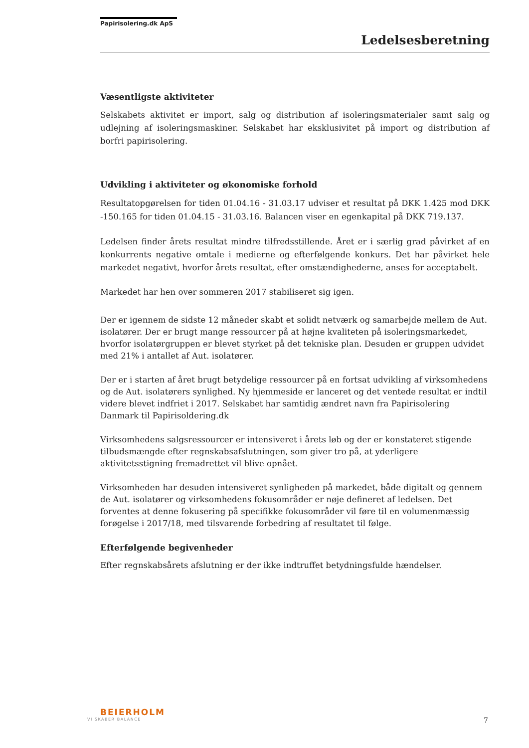Papirisolering.dk ApS
Ledelsesberetning
Væsentligste aktiviteter
Selskabets aktivitet er import, salg og distribution af isoleringsmaterialer samt salg og udlejning af isoleringsmaskiner. Selskabet har eksklusivitet på import og distribution af borfri papirisolering.
Udvikling i aktiviteter og økonomiske forhold
Resultatopgørelsen for tiden 01.04.16 - 31.03.17 udviser et resultat på DKK 1.425 mod DKK -150.165 for tiden 01.04.15 - 31.03.16. Balancen viser en egenkapital på DKK 719.137.
Ledelsen finder årets resultat mindre tilfredsstillende. Året er i særlig grad påvirket af en konkurrents negative omtale i medierne og efterfølgende konkurs. Det har påvirket hele markedet negativt, hvorfor årets resultat, efter omstændighederne, anses for acceptabelt.
Markedet har hen over sommeren 2017 stabiliseret sig igen.
Der er igennem de sidste 12 måneder skabt et solidt netværk og samarbejde mellem de Aut. isolatører. Der er brugt mange ressourcer på at højne kvaliteten på isoleringsmarkedet, hvorfor isolatørgruppen er blevet styrket på det tekniske plan. Desuden er gruppen udvidet med 21% i antallet af Aut. isolatører.
Der er i starten af året brugt betydelige ressourcer på en fortsat udvikling af virksomhedens og de Aut. isolatørers synlighed. Ny hjemmeside er lanceret og det ventede resultat er indtil videre blevet indfriet i 2017. Selskabet har samtidig ændret navn fra Papirisolering Danmark til Papirisoldering.dk
Virksomhedens salgsressourcer er intensiveret i årets løb og der er konstateret stigende tilbudsmængde efter regnskabsafslutningen, som giver tro på, at yderligere aktivitetsstigning fremadrettet vil blive opnået.
Virksomheden har desuden intensiveret synligheden på markedet, både digitalt og gennem de Aut. isolatører og virksomhedens fokusområder er nøje defineret af ledelsen. Det forventes at denne fokusering på specifikke fokusområder vil føre til en volumenmæssig forøgelse i 2017/18, med tilsvarende forbedring af resultatet til følge.
Efterfølgende begivenheder
Efter regnskabsårets afslutning er der ikke indtruffet betydningsfulde hændelser.
BEIERHOLM
VI SKABER BALANCE
7